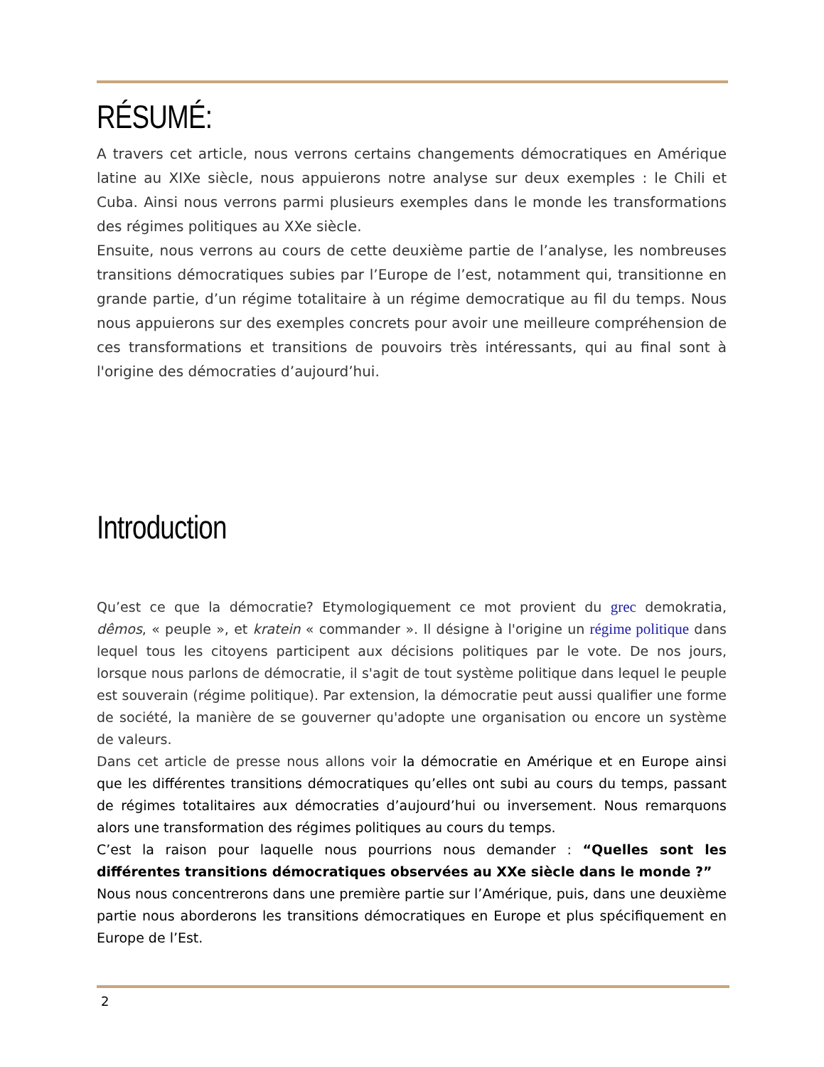RÉSUMÉ:
A travers cet article, nous verrons certains changements démocratiques en Amérique latine au XIXe siècle, nous appuierons notre analyse sur deux exemples : le Chili et Cuba. Ainsi nous verrons parmi plusieurs exemples dans le monde les transformations des régimes politiques au XXe siècle.
Ensuite, nous verrons au cours de cette deuxième partie de l’analyse, les nombreuses transitions démocratiques subies par l’Europe de l’est, notamment qui, transitionne en grande partie, d’un régime totalitaire à un régime democratique au fil du temps. Nous nous appuierons sur des exemples concrets pour avoir une meilleure compréhension de ces transformations et transitions de pouvoirs très intéressants, qui au final sont à l'origine des démocraties d’aujourd’hui.
Introduction
Qu’est ce que la démocratie? Etymologiquement ce mot provient du grec demokratia, dêmos, « peuple », et kratein « commander ». Il désigne à l'origine un régime politique dans lequel tous les citoyens participent aux décisions politiques par le vote. De nos jours, lorsque nous parlons de démocratie, il s'agit de tout système politique dans lequel le peuple est souverain (régime politique). Par extension, la démocratie peut aussi qualifier une forme de société, la manière de se gouverner qu'adopte une organisation ou encore un système de valeurs.
Dans cet article de presse nous allons voir la démocratie en Amérique et en Europe ainsi que les différentes transitions démocratiques qu’elles ont subi au cours du temps, passant de régimes totalitaires aux démocraties d’aujourd’hui ou inversement. Nous remarquons alors une transformation des régimes politiques au cours du temps.
C’est la raison pour laquelle nous pourrions nous demander : “Quelles sont les différentes transitions démocratiques observées au XXe siècle dans le monde ?”
Nous nous concentrerons dans une première partie sur l’Amérique, puis, dans une deuxième partie nous aborderons les transitions démocratiques en Europe et plus spécifiquement en Europe de l’Est.
2